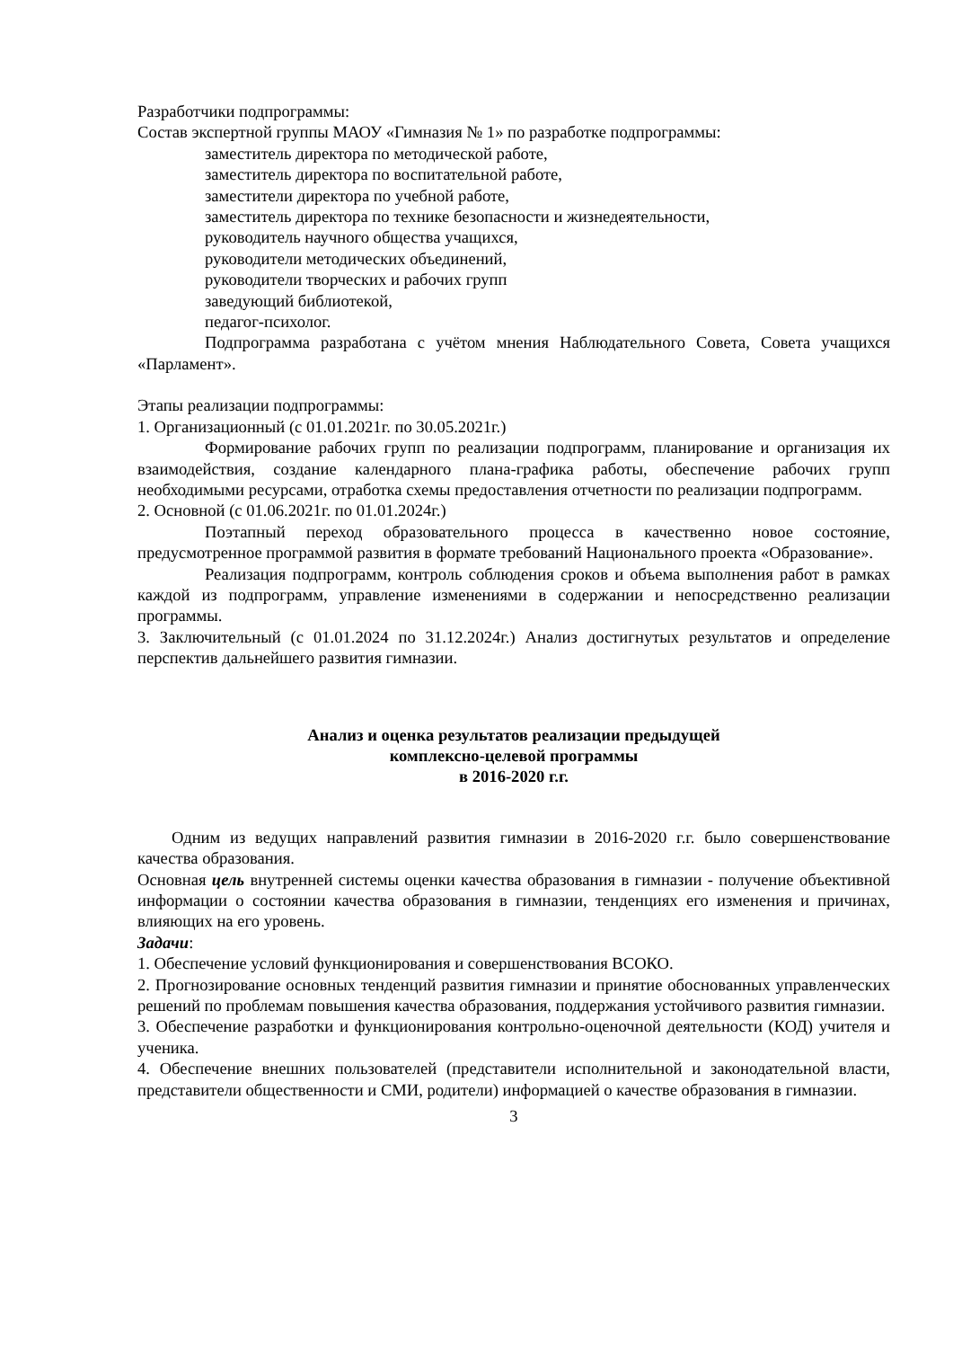Разработчики подпрограммы:
Состав экспертной группы МАОУ «Гимназия № 1» по разработке подпрограммы:
заместитель директора по методической работе,
заместитель директора по воспитательной работе,
заместители директора по учебной работе,
заместитель директора по технике безопасности и жизнедеятельности,
руководитель научного общества учащихся,
руководители методических объединений,
руководители творческих и рабочих групп
заведующий библиотекой,
педагог-психолог.
Подпрограмма разработана с учётом мнения Наблюдательного Совета, Совета учащихся «Парламент».
Этапы реализации подпрограммы:
1. Организационный (с 01.01.2021г. по 30.05.2021г.)
Формирование рабочих групп по реализации подпрограмм, планирование и организация их взаимодействия, создание календарного плана-графика работы, обеспечение рабочих групп необходимыми ресурсами, отработка схемы предоставления отчетности по реализации подпрограмм.
2. Основной (с 01.06.2021г. по 01.01.2024г.)
Поэтапный переход образовательного процесса в качественно новое состояние, предусмотренное программой развития в формате требований Национального проекта «Образование».
Реализация подпрограмм, контроль соблюдения сроков и объема выполнения работ в рамках каждой из подпрограмм, управление изменениями в содержании и непосредственно реализации программы.
3. Заключительный (с 01.01.2024 по 31.12.2024г.) Анализ достигнутых результатов и определение перспектив дальнейшего развития гимназии.
Анализ и оценка результатов реализации предыдущей
комплексно-целевой программы
в 2016-2020 г.г.
Одним из ведущих направлений развития гимназии в 2016-2020 г.г. было совершенствование качества образования.
Основная цель внутренней системы оценки качества образования в гимназии - получение объективной информации о состоянии качества образования в гимназии, тенденциях его изменения и причинах, влияющих на его уровень.
Задачи:
1. Обеспечение условий функционирования и совершенствования ВСОКО.
2. Прогнозирование основных тенденций развития гимназии и принятие обоснованных управленческих решений по проблемам повышения качества образования, поддержания устойчивого развития гимназии.
3. Обеспечение разработки и функционирования контрольно-оценочной деятельности (КОД) учителя и ученика.
4. Обеспечение внешних пользователей (представители исполнительной и законодательной власти, представители общественности и СМИ, родители) информацией о качестве образования в гимназии.
3